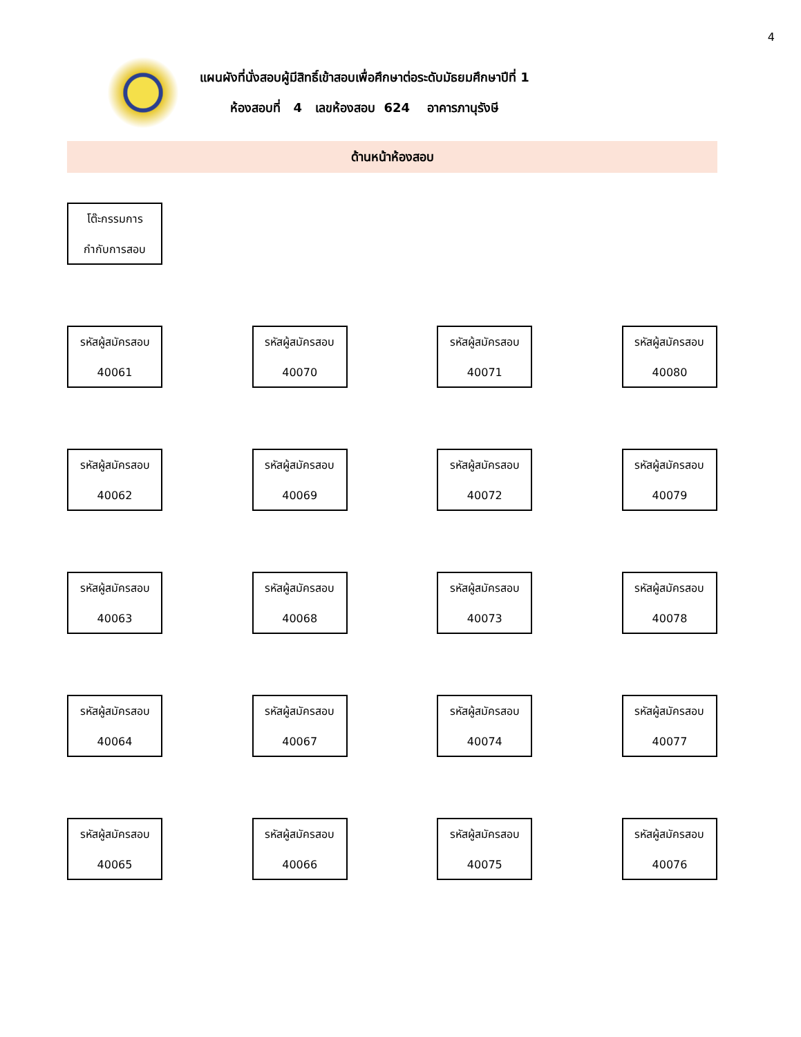4
แผนผังที่นั่งสอบผู้มีสิทธิ์เข้าสอบเพื่อศึกษาต่อระดับมัธยมศึกษาปีที่ 1
ห้องสอบที่ 4 เลขห้องสอบ 624 อาคารภานุรังษี
ด้านหน้าห้องสอบ
โต๊ะกรรมการ
กำกับการสอบ
รหัสผู้สมัครสอบ
40061
รหัสผู้สมัครสอบ
40070
รหัสผู้สมัครสอบ
40071
รหัสผู้สมัครสอบ
40080
รหัสผู้สมัครสอบ
40062
รหัสผู้สมัครสอบ
40069
รหัสผู้สมัครสอบ
40072
รหัสผู้สมัครสอบ
40079
รหัสผู้สมัครสอบ
40063
รหัสผู้สมัครสอบ
40068
รหัสผู้สมัครสอบ
40073
รหัสผู้สมัครสอบ
40078
รหัสผู้สมัครสอบ
40064
รหัสผู้สมัครสอบ
40067
รหัสผู้สมัครสอบ
40074
รหัสผู้สมัครสอบ
40077
รหัสผู้สมัครสอบ
40065
รหัสผู้สมัครสอบ
40066
รหัสผู้สมัครสอบ
40075
รหัสผู้สมัครสอบ
40076